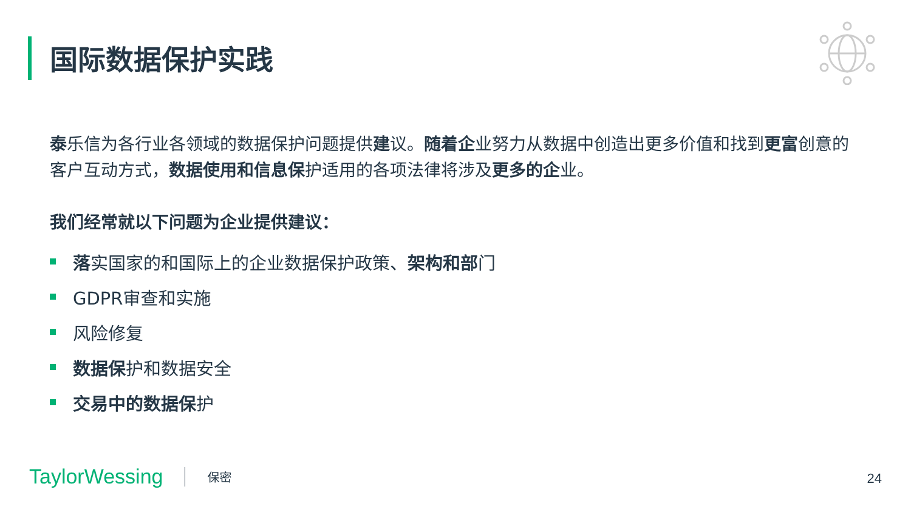国际数据保护实践
泰乐信为各行业各领域的数据保护问题提供建议。随着企业努力从数据中创造出更多价值和找到更富创意的客户互动方式，数据使用和信息保护适用的各项法律将涉及更多的企业。
我们经常就以下问题为企业提供建议：
落实国家的和国际上的企业数据保护政策、架构和部门
GDPR审查和实施
风险修复
数据保护和数据安全
交易中的数据保护
TaylorWessing 保密
24